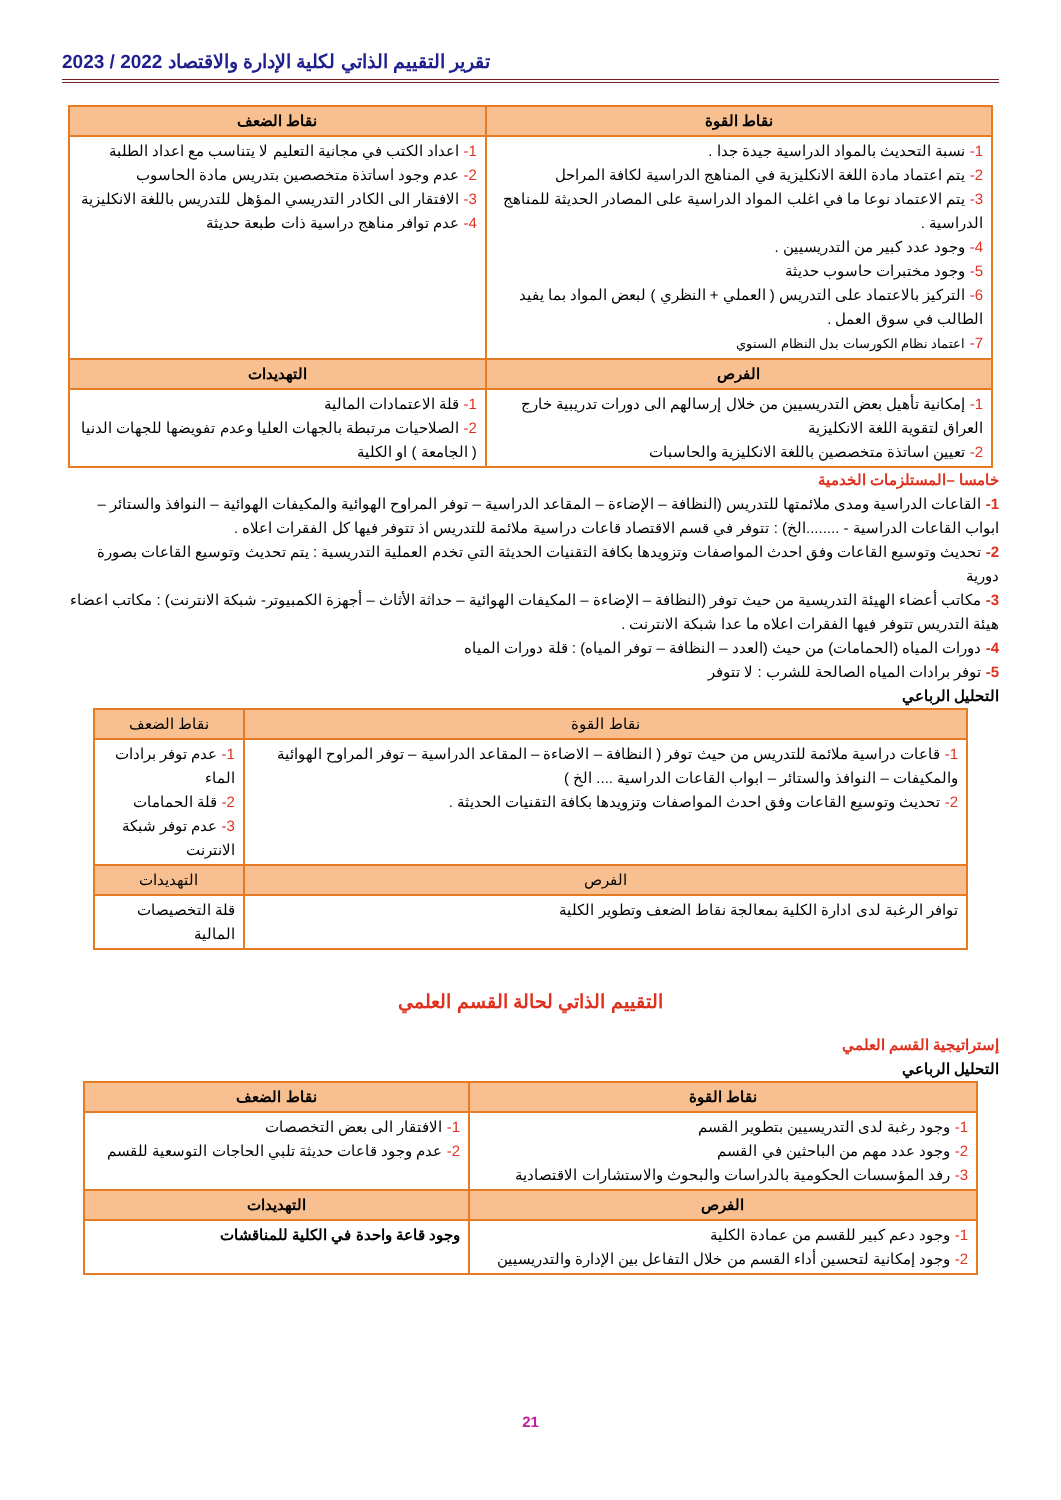تقرير التقييم الذاتي لكلية الإدارة والاقتصاد 2022 / 2023
| نقاط القوة | نقاط الضعف |
| --- | --- |
| 1- نسبة التحديث بالمواد الدراسية جيدة جدا . 2- يتم اعتماد مادة اللغة الانكليزية في المناهج الدراسية لكافة المراحل 3- يتم الاعتماد نوعا ما في اغلب المواد الدراسية على المصادر الحديثة للمناهج الدراسية . 4- وجود عدد كبير من التدريسيين . 5- وجود مختبرات حاسوب حديثة 6- التركيز بالاعتماد على التدريس ( العملي + النظري ) لبعض المواد بما يفيد الطالب في سوق العمل . 7- اعتماد نظام الكورسات بدل النظام السنوي | 1- اعداد الكتب في مجانية التعليم لا يتناسب مع اعداد الطلبة 2- عدم وجود اساتذة متخصصين بتدريس مادة الحاسوب 3- الافتقار الى الكادر التدريسي المؤهل للتدريس باللغة الانكليزية 4- عدم توافر مناهج دراسية ذات طبعة حديثة |
| الفرص | التهديدات |
| 1- إمكانية تأهيل بعض التدريسيين من خلال إرسالهم الى دورات تدريبية خارج العراق لتقوية اللغة الانكليزية 2- تعيين اساتذة متخصصين باللغة الانكليزية والحاسبات | 1- قلة الاعتمادات المالية 2- الصلاحيات مرتبطة بالجهات العليا وعدم تفويضها للجهات الدنيا ( الجامعة ) او الكلية |
خامسا –المستلزمات الخدمية
1- القاعات الدراسية ومدى ملائمتها للتدريس (النظافة – الإضاءة – المقاعد الدراسية – توفر المراوح الهوائية والمكيفات الهوائية – النوافذ والستائر – ابواب القاعات الدراسية - ........الخ) : تتوفر في قسم الاقتصاد قاعات دراسية ملائمة للتدريس اذ تتوفر فيها كل الفقرات اعلاه .
2- تحديث وتوسيع القاعات وفق احدث المواصفات وتزويدها بكافة التقنيات الحديثة التي تخدم العملية التدريسية : يتم تحديث وتوسيع القاعات بصورة دورية
3- مكاتب أعضاء الهيئة التدريسية من حيث توفر (النظافة – الإضاءة – المكيفات الهوائية – حداثة الأثاث – أجهزة الكمبيوتر- شبكة الانترنت) : مكاتب اعضاء هيئة التدريس تتوفر فيها الفقرات اعلاه ما عدا شبكة الانترنت .
4- دورات المياه (الحمامات) من حيث (العدد – النظافة – توفر المياه) : قلة دورات المياه
5- توفر برادات المياه الصالحة للشرب : لا تتوفر
التحليل الرباعي
| نقاط القوة | نقاط الضعف |
| --- | --- |
| 1- قاعات دراسية ملائمة للتدريس من حيث توفر ( النظافة – الاضاءة – المقاعد الدراسية – توفر المراوح الهوائية والمكيفات – النوافذ والستائر – ابواب القاعات الدراسية .... الخ ) 2- تحديث وتوسيع القاعات وفق احدث المواصفات وتزويدها بكافة التقنيات الحديثة . | 1- عدم توفر برادات الماء 2- قلة الحمامات 3- عدم توفر شبكة الانترنت |
| الفرص | التهديدات |
| توافر الرغبة لدى ادارة الكلية بمعالجة نقاط الضعف وتطوير الكلية | قلة التخصيصات المالية |
التقييم الذاتي لحالة القسم العلمي
إستراتيجية القسم العلمي
التحليل الرباعي
| نقاط القوة | نقاط الضعف |
| --- | --- |
| 1- وجود رغبة لدى التدريسيين بتطوير القسم 2- وجود عدد مهم من الباحثين في القسم 3- رفد المؤسسات الحكومية بالدراسات والبحوث والاستشارات الاقتصادية | 1- الافتقار الى بعض التخصصات 2- عدم وجود قاعات حديثة تلبي الحاجات التوسعية للقسم |
| الفرص | التهديدات |
| 1- وجود دعم كبير للقسم من عمادة الكلية 2- وجود إمكانية لتحسين أداء القسم من خلال التفاعل بين الإدارة والتدريسيين | وجود قاعة واحدة في الكلية للمناقشات |
21